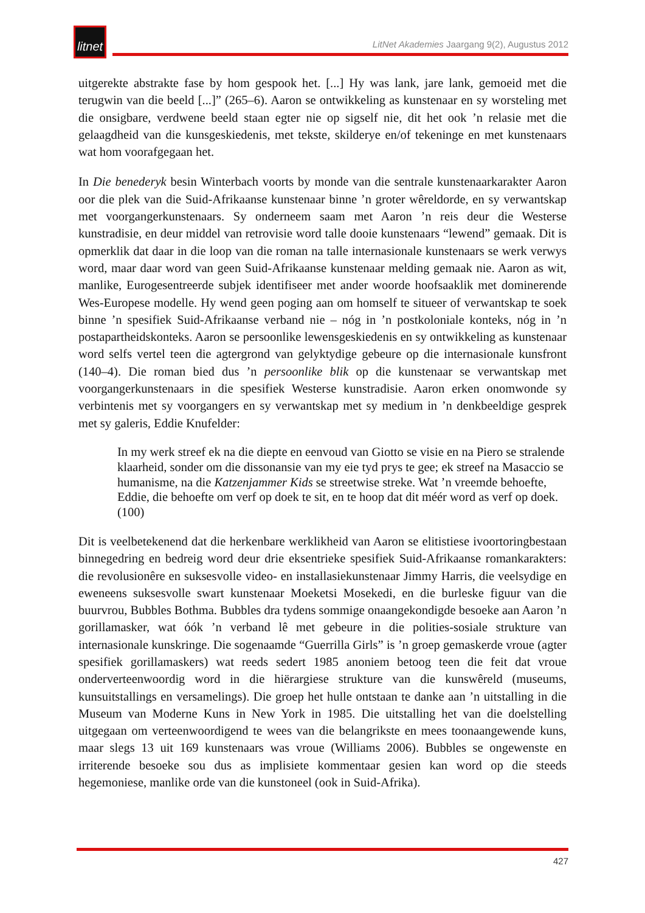litnet
LitNet Akademies Jaargang 9(2), Augustus 2012
uitgerekte abstrakte fase by hom gespook het. [...] Hy was lank, jare lank, gemoeid met die terugwin van die beeld [...]” (265–6). Aaron se ontwikkeling as kunstenaar en sy worsteling met die onsigbare, verdwene beeld staan egter nie op sigself nie, dit het ook ’n relasie met die gelaagdheid van die kunsgeskiedenis, met tekste, skilderye en/of tekeninge en met kunstenaars wat hom voorafgegaan het.
In Die benederyk besin Winterbach voorts by monde van die sentrale kunstenaarkarakter Aaron oor die plek van die Suid-Afrikaanse kunstenaar binne ’n groter wêreldorde, en sy verwantskap met voorgangerkunstenaars. Sy onderneem saam met Aaron ’n reis deur die Westerse kunstradisie, en deur middel van retrovisie word talle dooie kunstenaars “lewend” gemaak. Dit is opmerklik dat daar in die loop van die roman na talle internasionale kunstenaars se werk verwys word, maar daar word van geen Suid-Afrikaanse kunstenaar melding gemaak nie. Aaron as wit, manlike, Eurogesentreerde subjek identifiseer met ander woorde hoofsaaklik met dominerende Wes-Europese modelle. Hy wend geen poging aan om homself te situeer of verwantskap te soek binne ’n spesifiek Suid-Afrikaanse verband nie – nóg in ’n postkoloniale konteks, nóg in ’n postapartheidskonteks. Aaron se persoonlike lewensgeskiedenis en sy ontwikkeling as kunstenaar word selfs vertel teen die agtergrond van gelyktydige gebeure op die internasionale kunsfront (140–4). Die roman bied dus ’n persoonlike blik op die kunstenaar se verwantskap met voorgangerkunstenaars in die spesifiek Westerse kunstradisie. Aaron erken onomwonde sy verbintenis met sy voorgangers en sy verwantskap met sy medium in ’n denkbeeldige gesprek met sy galeris, Eddie Knufelder:
In my werk streef ek na die diepte en eenvoud van Giotto se visie en na Piero se stralende klaarheid, sonder om die dissonansie van my eie tyd prys te gee; ek streef na Masaccio se humanisme, na die Katzenjammer Kids se streetwise streke. Wat ’n vreemde behoefte, Eddie, die behoefte om verf op doek te sit, en te hoop dat dit méér word as verf op doek. (100)
Dit is veelbetekenend dat die herkenbare werklikheid van Aaron se elitistiese ivoortoringbestaan binnegedring en bedreig word deur drie eksentrieke spesifiek Suid-Afrikaanse romankarakters: die revolusionêre en suksesvolle video- en installasiekunstenaar Jimmy Harris, die veelsydige en eweneens suksesvolle swart kunstenaar Moeketsi Mosekedi, en die burleske figuur van die buurvrou, Bubbles Bothma. Bubbles dra tydens sommige onaangekondigde besoeke aan Aaron ’n gorillamasker, wat óók ’n verband lê met gebeure in die polities-sosiale strukture van internasionale kunskringe. Die sogenaamde “Guerrilla Girls” is ’n groep gemaskerde vroue (agter spesifiek gorillamaskers) wat reeds sedert 1985 anoniem betoog teen die feit dat vroue onderverteenwoordig word in die hiërargiese strukture van die kunswêreld (museums, kunsuitstallings en versamelings). Die groep het hulle ontstaan te danke aan ’n uitstalling in die Museum van Moderne Kuns in New York in 1985. Die uitstalling het van die doelstelling uitgegaan om verteenwoordigend te wees van die belangrikste en mees toonaangewende kuns, maar slegs 13 uit 169 kunstenaars was vroue (Williams 2006). Bubbles se ongewenste en irriterende besoeke sou dus as implisiete kommentaar gesien kan word op die steeds hegemoniese, manlike orde van die kunstoneel (ook in Suid-Afrika).
427